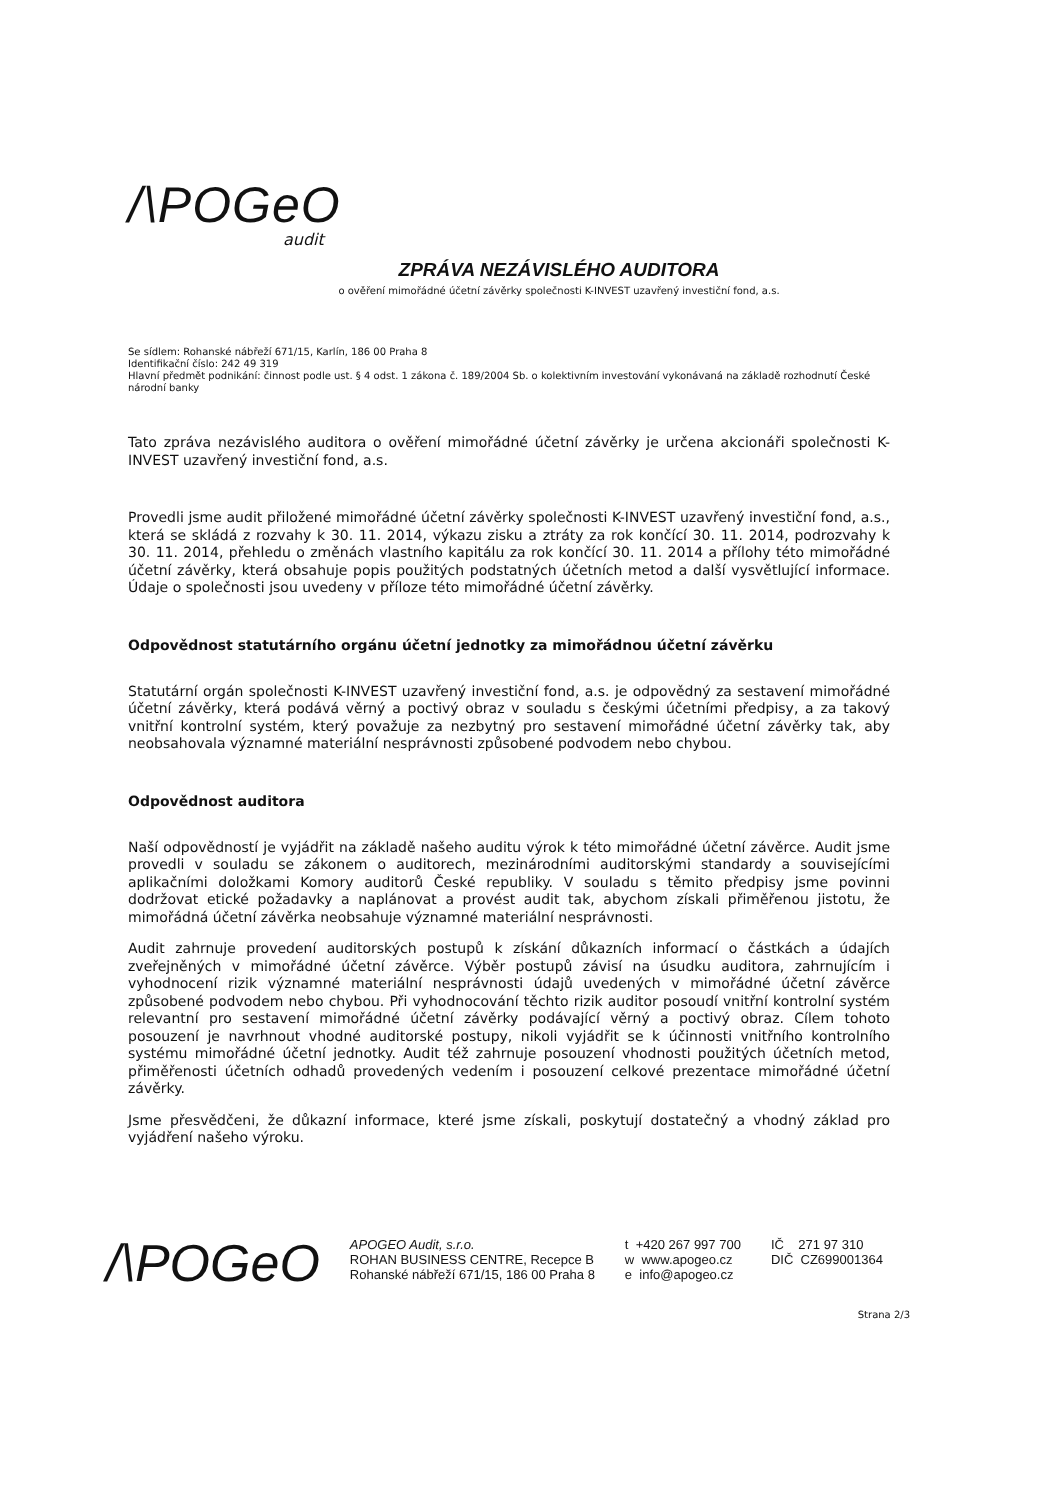/\POGeO
audit
ZPRÁVA NEZÁVISLÉHO AUDITORA
o ověření mimořádné účetní závěrky společnosti K-INVEST uzavřený investiční fond, a.s.
Se sídlem: Rohanské nábřeží 671/15, Karlín, 186 00 Praha 8
Identifikační číslo: 242 49 319
Hlavní předmět podnikání: činnost podle ust. § 4 odst. 1 zákona č. 189/2004 Sb. o kolektivním investování vykonávaná na základě rozhodnutí České národní banky
Tato zpráva nezávislého auditora o ověření mimořádné účetní závěrky je určena akcionáři společnosti K-INVEST uzavřený investiční fond, a.s.
Provedli jsme audit přiložené mimořádné účetní závěrky společnosti K-INVEST uzavřený investiční fond, a.s., která se skládá z rozvahy k 30. 11. 2014, výkazu zisku a ztráty za rok končící 30. 11. 2014, podrozvahy k 30. 11. 2014, přehledu o změnách vlastního kapitálu za rok končící 30. 11. 2014 a přílohy této mimořádné účetní závěrky, která obsahuje popis použitých podstatných účetních metod a další vysvětlující informace. Údaje o společnosti jsou uvedeny v příloze této mimořádné účetní závěrky.
Odpovědnost statutárního orgánu účetní jednotky za mimořádnou účetní závěrku
Statutární orgán společnosti K-INVEST uzavřený investiční fond, a.s. je odpovědný za sestavení mimořádné účetní závěrky, která podává věrný a poctivý obraz v souladu s českými účetními předpisy, a za takový vnitřní kontrolní systém, který považuje za nezbytný pro sestavení mimořádné účetní závěrky tak, aby neobsahovala významné materiální nesprávnosti způsobené podvodem nebo chybou.
Odpovědnost auditora
Naší odpovědností je vyjádřit na základě našeho auditu výrok k této mimořádné účetní závěrce. Audit jsme provedli v souladu se zákonem o auditorech, mezinárodními auditorskými standardy a souvisejícími aplikačními doložkami Komory auditorů České republiky. V souladu s těmito předpisy jsme povinni dodržovat etické požadavky a naplánovat a provést audit tak, abychom získali přiměřenou jistotu, že mimořádná účetní závěrka neobsahuje významné materiální nesprávnosti.
Audit zahrnuje provedení auditorských postupů k získání důkazních informací o částkách a údajích zveřejněných v mimořádné účetní závěrce. Výběr postupů závisí na úsudku auditora, zahrnujícím i vyhodnocení rizik významné materiální nesprávnosti údajů uvedených v mimořádné účetní závěrce způsobené podvodem nebo chybou. Při vyhodnocování těchto rizik auditor posoudí vnitřní kontrolní systém relevantní pro sestavení mimořádné účetní závěrky podávající věrný a poctivý obraz. Cílem tohoto posouzení je navrhnout vhodné auditorské postupy, nikoli vyjádřit se k účinnosti vnitřního kontrolního systému mimořádné účetní jednotky. Audit též zahrnuje posouzení vhodnosti použitých účetních metod, přiměřenosti účetních odhadů provedených vedením i posouzení celkové prezentace mimořádné účetní závěrky.
Jsme přesvědčeni, že důkazní informace, které jsme získali, poskytují dostatečný a vhodný základ pro vyjádření našeho výroku.
/\POGeO
APOGEO Audit, s.r.o.
ROHAN BUSINESS CENTRE, Recepce B
Rohanské nábřeží 671/15, 186 00 Praha 8
t +420 267 997 700
w www.apogeo.cz
e info@apogeo.cz
IČ 271 97 310
DIČ CZ699001364
Strana 2/3